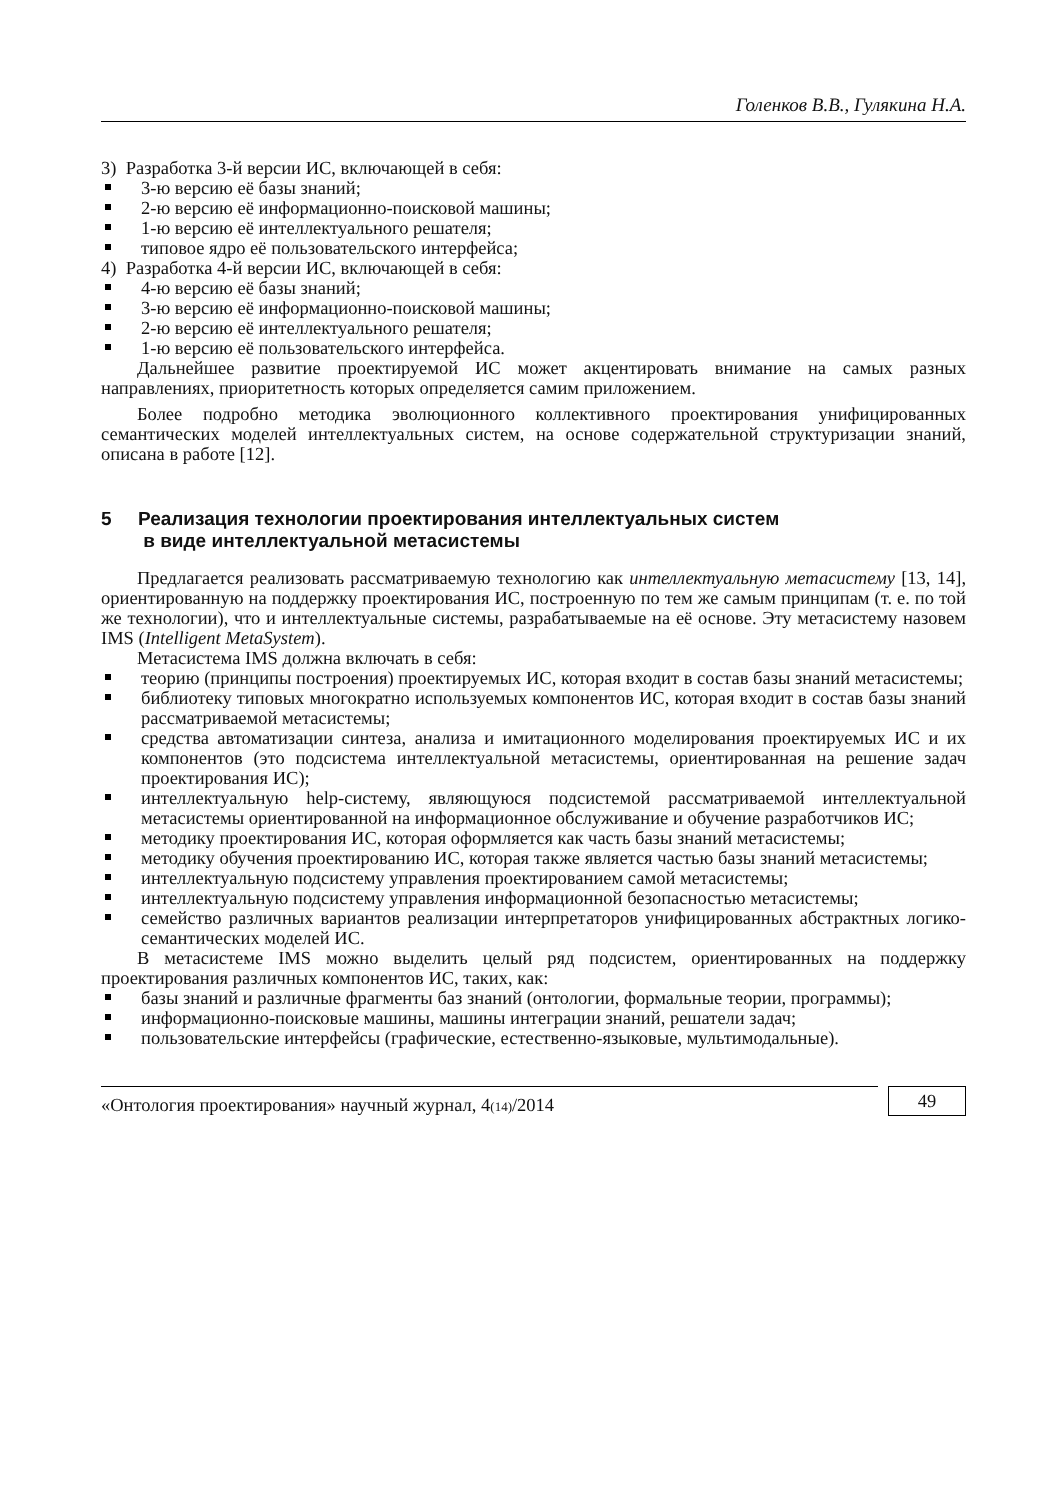Голенков В.В., Гулякина Н.А.
3) Разработка 3-й версии ИС, включающей в себя:
3-ю версию её базы знаний;
2-ю версию её информационно-поисковой машины;
1-ю версию её интеллектуального решателя;
типовое ядро её пользовательского интерфейса;
4) Разработка 4-й версии ИС, включающей в себя:
4-ю версию её базы знаний;
3-ю версию её информационно-поисковой машины;
2-ю версию её интеллектуального решателя;
1-ю версию её пользовательского интерфейса.
Дальнейшее развитие проектируемой ИС может акцентировать внимание на самых разных направлениях, приоритетность которых определяется самим приложением.
Более подробно методика эволюционного коллективного проектирования унифицированных семантических моделей интеллектуальных систем, на основе содержательной структуризации знаний, описана в работе [12].
5 Реализация технологии проектирования интеллектуальных систем
в виде интеллектуальной метасистемы
Предлагается реализовать рассматриваемую технологию как интеллектуальную метасистему [13, 14], ориентированную на поддержку проектирования ИС, построенную по тем же самым принципам (т. е. по той же технологии), что и интеллектуальные системы, разрабатываемые на её основе. Эту метасистему назовем IMS (Intelligent MetaSystem).
Метасистема IMS должна включать в себя:
теорию (принципы построения) проектируемых ИС, которая входит в состав базы знаний метасистемы;
библиотеку типовых многократно используемых компонентов ИС, которая входит в состав базы знаний рассматриваемой метасистемы;
средства автоматизации синтеза, анализа и имитационного моделирования проектируемых ИС и их компонентов (это подсистема интеллектуальной метасистемы, ориентированная на решение задач проектирования ИС);
интеллектуальную help-систему, являющуюся подсистемой рассматриваемой интеллектуальной метасистемы ориентированной на информационное обслуживание и обучение разработчиков ИС;
методику проектирования ИС, которая оформляется как часть базы знаний метасистемы;
методику обучения проектированию ИС, которая также является частью базы знаний метасистемы;
интеллектуальную подсистему управления проектированием самой метасистемы;
интеллектуальную подсистему управления информационной безопасностью метасистемы;
семейство различных вариантов реализации интерпретаторов унифицированных абстрактных логико-семантических моделей ИС.
В метасистеме IMS можно выделить целый ряд подсистем, ориентированных на поддержку проектирования различных компонентов ИС, таких, как:
базы знаний и различные фрагменты баз знаний (онтологии, формальные теории, программы);
информационно-поисковые машины, машины интеграции знаний, решатели задач;
пользовательские интерфейсы (графические, естественно-языковые, мультимодальные).
«Онтология проектирования» научный журнал, 4(14)/2014
49